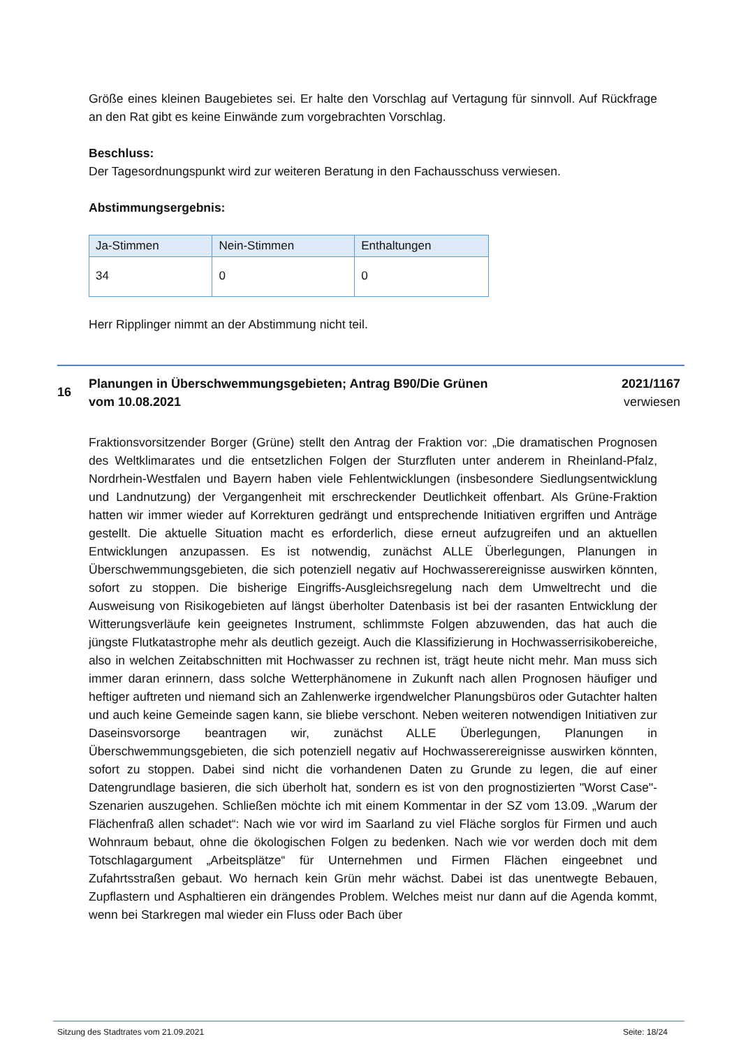Größe eines kleinen Baugebietes sei. Er halte den Vorschlag auf Vertagung für sinnvoll. Auf Rückfrage an den Rat gibt es keine Einwände zum vorgebrachten Vorschlag.
Beschluss:
Der Tagesordnungspunkt wird zur weiteren Beratung in den Fachausschuss verwiesen.
Abstimmungsergebnis:
| Ja-Stimmen | Nein-Stimmen | Enthaltungen |
| --- | --- | --- |
| 34 | 0 | 0 |
Herr Ripplinger nimmt an der Abstimmung nicht teil.
16
Planungen in Überschwemmungsgebieten; Antrag B90/Die Grünen
vom 10.08.2021
2021/1167
verwiesen
Fraktionsvorsitzender Borger (Grüne) stellt den Antrag der Fraktion vor: „Die dramatischen Prognosen des Weltklimarates und die entsetzlichen Folgen der Sturzfluten unter anderem in Rheinland-Pfalz, Nordrhein-Westfalen und Bayern haben viele Fehlentwicklungen (insbesondere Siedlungsentwicklung und Landnutzung) der Vergangenheit mit erschreckender Deutlichkeit offenbart. Als Grüne-Fraktion hatten wir immer wieder auf Korrekturen gedrängt und entsprechende Initiativen ergriffen und Anträge gestellt. Die aktuelle Situation macht es erforderlich, diese erneut aufzugreifen und an aktuellen Entwicklungen anzupassen. Es ist notwendig, zunächst ALLE Überlegungen, Planungen in Überschwemmungsgebieten, die sich potenziell negativ auf Hochwasserereignisse auswirken könnten, sofort zu stoppen. Die bisherige Eingriffs-Ausgleichsregelung nach dem Umweltrecht und die Ausweisung von Risikogebieten auf längst überholter Datenbasis ist bei der rasanten Entwicklung der Witterungsverläufe kein geeignetes Instrument, schlimmste Folgen abzuwenden, das hat auch die jüngste Flutkatastrophe mehr als deutlich gezeigt. Auch die Klassifizierung in Hochwasserrisikobereiche, also in welchen Zeitabschnitten mit Hochwasser zu rechnen ist, trägt heute nicht mehr. Man muss sich immer daran erinnern, dass solche Wetterphänomene in Zukunft nach allen Prognosen häufiger und heftiger auftreten und niemand sich an Zahlenwerke irgendwelcher Planungsbüros oder Gutachter halten und auch keine Gemeinde sagen kann, sie bliebe verschont. Neben weiteren notwendigen Initiativen zur Daseinsvorsorge beantragen wir, zunächst ALLE Überlegungen, Planungen in Überschwemmungsgebieten, die sich potenziell negativ auf Hochwasserereignisse auswirken könnten, sofort zu stoppen. Dabei sind nicht die vorhandenen Daten zu Grunde zu legen, die auf einer Datengrundlage basieren, die sich überholt hat, sondern es ist von den prognostizierten "Worst Case"-Szenarien auszugehen. Schließen möchte ich mit einem Kommentar in der SZ vom 13.09. „Warum der Flächenfraß allen schadet“: Nach wie vor wird im Saarland zu viel Fläche sorglos für Firmen und auch Wohnraum bebaut, ohne die ökologischen Folgen zu bedenken. Nach wie vor werden doch mit dem Totschlagargument „Arbeitsplätze“ für Unternehmen und Firmen Flächen eingeebnet und Zufahrtsstraßen gebaut. Wo hernach kein Grün mehr wächst. Dabei ist das unentwegte Bebauen, Zupflastern und Asphaltieren ein drängendes Problem. Welches meist nur dann auf die Agenda kommt, wenn bei Starkregen mal wieder ein Fluss oder Bach über
Sitzung des Stadtrates vom 21.09.2021 Seite: 18/24